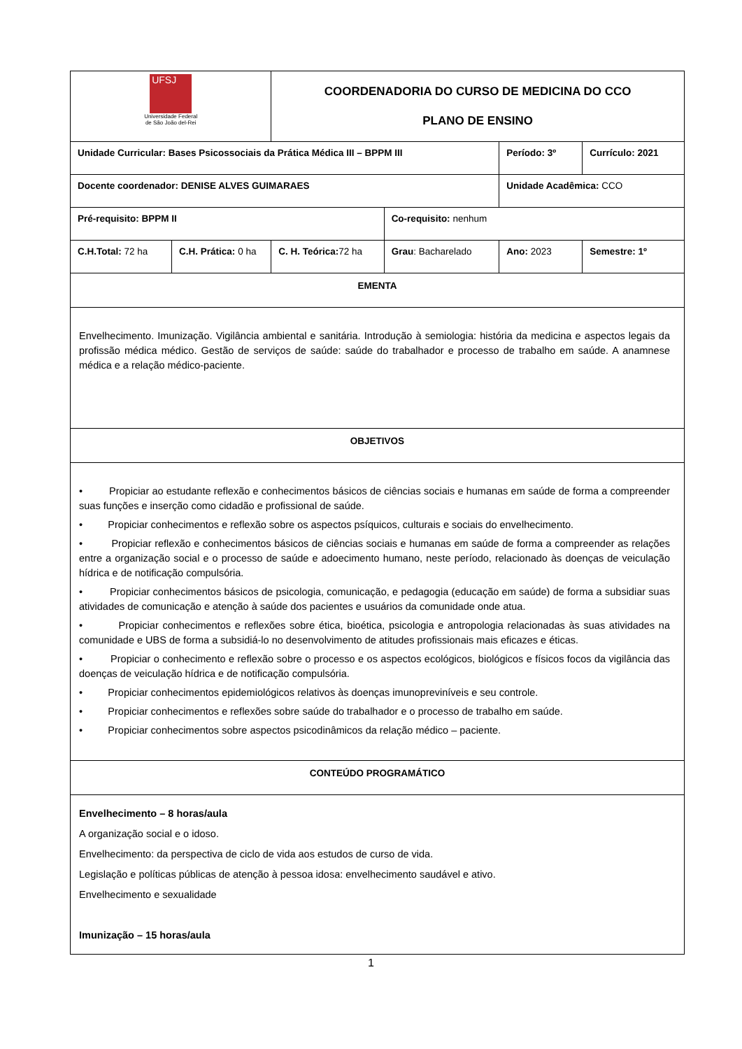| UFSJ Universidade Federal de São João del-Rei | | COORDENADORIA DO CURSO DE MEDICINA DO CCO PLANO DE ENSINO | | | |
| Unidade Curricular: Bases Psicossociais da Prática Médica III – BPPM III | | | | Período: 3º | Currículo: 2021 |
| Docente coordenador: DENISE ALVES GUIMARAES | | | | Unidade Acadêmica: CCO | |
| Pré-requisito: BPPM II | | | Co-requisito: nenhum | | |
| C.H.Total: 72 ha | C.H. Prática: 0 ha | C. H. Teórica: 72 ha | Grau : Bacharelado | Ano: 2023 | Semestre: 1º |
| EMENTA | | | | | |
| Envelhecimento. Imunização. Vigilância ambiental e sanitária. Introdução à semiologia: história da medicina e aspectos legais da profissão médica médico. Gestão de serviços de saúde: saúde do trabalhador e processo de trabalho em saúde. A anamnese médica e a relação médico-paciente. | | | | | |
| OBJETIVOS | | | | | |
| • Propiciar ao estudante reflexão e conhecimentos básicos de ciências sociais e humanas em saúde de forma a compreender suas funções e inserção como cidadão e profissional de saúde. • Propiciar conhecimentos e reflexão sobre os aspectos psíquicos, culturais e sociais do envelhecimento. • Propiciar reflexão e conhecimentos básicos de ciências sociais e humanas em saúde de forma a compreender as relações entre a organização social e o processo de saúde e adoecimento humano, neste período, relacionado às doenças de veiculação hídrica e de notificação compulsória. • Propiciar conhecimentos básicos de psicologia, comunicação, e pedagogia (educação em saúde) de forma a subsidiar suas atividades de comunicação e atenção à saúde dos pacientes e usuários da comunidade onde atua. • Propiciar conhecimentos e reflexões sobre ética, bioética, psicologia e antropologia relacionadas às suas atividades na comunidade e UBS de forma a subsidiá-lo no desenvolvimento de atitudes profissionais mais eficazes e éticas. • Propiciar o conhecimento e reflexão sobre o processo e os aspectos ecológicos, biológicos e físicos focos da vigilância das doenças de veiculação hídrica e de notificação compulsória. • Propiciar conhecimentos epidemiológicos relativos às doenças imunopreviníveis e seu controle. • Propiciar conhecimentos e reflexões sobre saúde do trabalhador e o processo de trabalho em saúde. • Propiciar conhecimentos sobre aspectos psicodinâmicos da relação médico – paciente. | | | | | |
| CONTEÚDO PROGRAMÁTICO | | | | | |
| Envelhecimento – 8 horas/aula A organização social e o idoso. Envelhecimento: da perspectiva de ciclo de vida aos estudos de curso de vida. Legislação e políticas públicas de atenção à pessoa idosa: envelhecimento saudável e ativo. Envelhecimento e sexualidade Imunização – 15 horas/aula | | | | | |
1